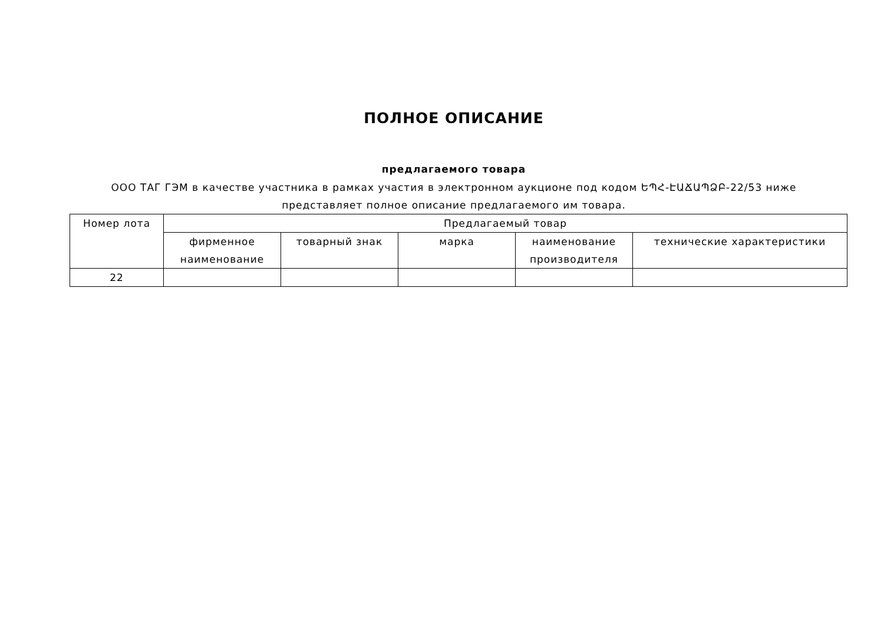ПОЛНОЕ ОПИСАНИЕ
предлагаемого товара
ООО ТАГ ГЭМ в качестве участника в рамках участия в электронном аукционе под кодом ԵՊՀ-ԷԱՃԱՊՁԲ-22/53 ниже представляет полное описание предлагаемого им товара.
| Номер лота | Предлагаемый товар | | | | |
| --- | --- | --- | --- | --- | --- |
| | фирменное наименование | товарный знак | марка | наименование производителя | технические характеристики |
| 22 | | | | | |